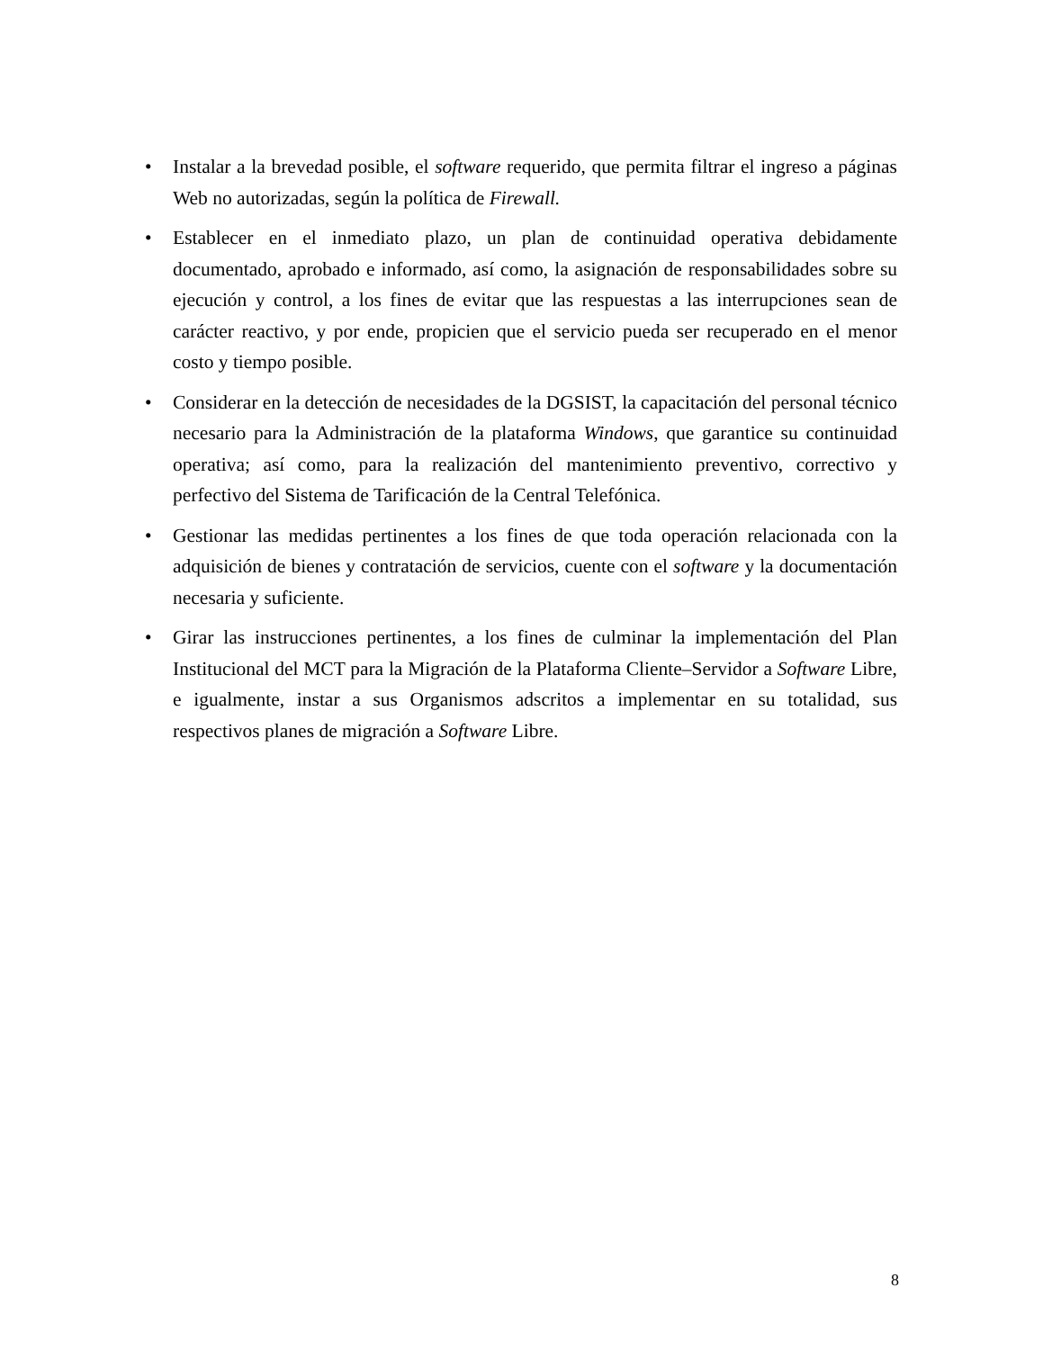• Instalar a la brevedad posible, el software requerido, que permita filtrar el ingreso a páginas Web no autorizadas, según la política de Firewall.
• Establecer en el inmediato plazo, un plan de continuidad operativa debidamente documentado, aprobado e informado, así como, la asignación de responsabilidades sobre su ejecución y control, a los fines de evitar que las respuestas a las interrupciones sean de carácter reactivo, y por ende, propicien que el servicio pueda ser recuperado en el menor costo y tiempo posible.
• Considerar en la detección de necesidades de la DGSIST, la capacitación del personal técnico necesario para la Administración de la plataforma Windows, que garantice su continuidad operativa; así como, para la realización del mantenimiento preventivo, correctivo y perfectivo del Sistema de Tarificación de la Central Telefónica.
• Gestionar las medidas pertinentes a los fines de que toda operación relacionada con la adquisición de bienes y contratación de servicios, cuente con el software y la documentación necesaria y suficiente.
• Girar las instrucciones pertinentes, a los fines de culminar la implementación del Plan Institucional del MCT para la Migración de la Plataforma Cliente–Servidor a Software Libre, e igualmente, instar a sus Organismos adscritos a implementar en su totalidad, sus respectivos planes de migración a Software Libre.
8